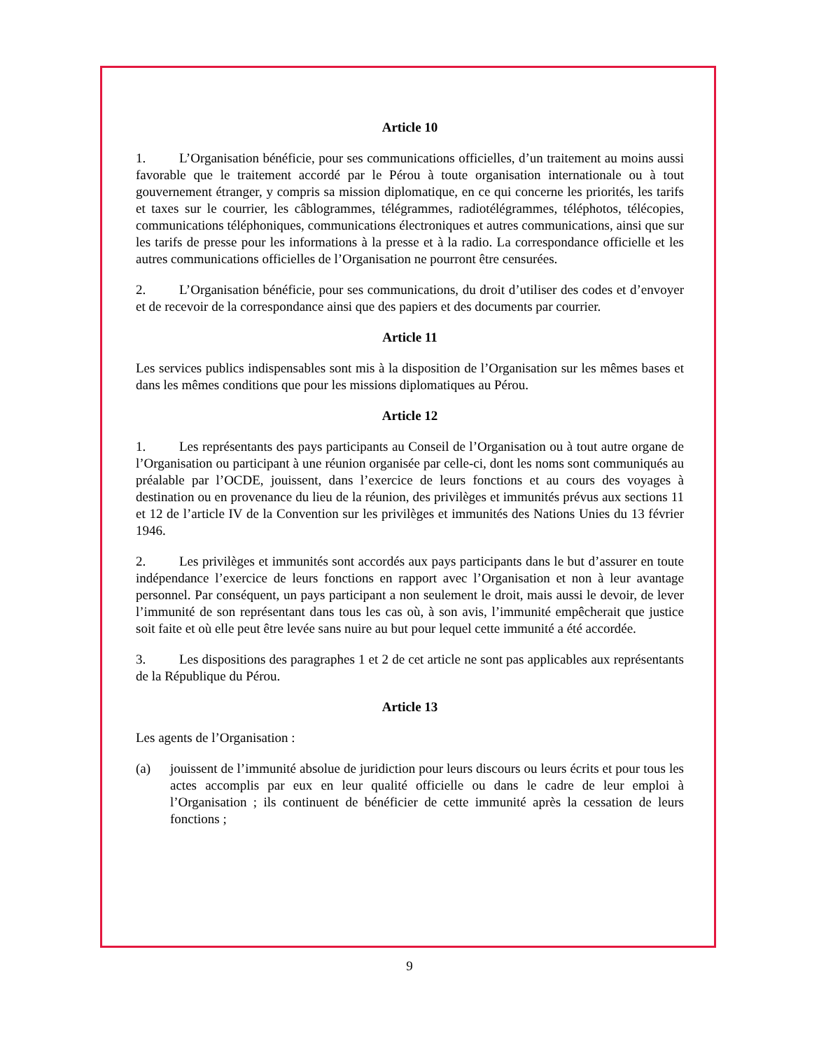Article 10
1. L’Organisation bénéficie, pour ses communications officielles, d’un traitement au moins aussi favorable que le traitement accordé par le Pérou à toute organisation internationale ou à tout gouvernement étranger, y compris sa mission diplomatique, en ce qui concerne les priorités, les tarifs et taxes sur le courrier, les câblogrammes, télégrammes, radiotélégrammes, téléphotos, télécopies, communications téléphoniques, communications électroniques et autres communications, ainsi que sur les tarifs de presse pour les informations à la presse et à la radio. La correspondance officielle et les autres communications officielles de l’Organisation ne pourront être censurées.
2. L’Organisation bénéficie, pour ses communications, du droit d’utiliser des codes et d’envoyer et de recevoir de la correspondance ainsi que des papiers et des documents par courrier.
Article 11
Les services publics indispensables sont mis à la disposition de l’Organisation sur les mêmes bases et dans les mêmes conditions que pour les missions diplomatiques au Pérou.
Article 12
1. Les représentants des pays participants au Conseil de l’Organisation ou à tout autre organe de l’Organisation ou participant à une réunion organisée par celle-ci, dont les noms sont communiqués au préalable par l’OCDE, jouissent, dans l’exercice de leurs fonctions et au cours des voyages à destination ou en provenance du lieu de la réunion, des privilèges et immunités prévus aux sections 11 et 12 de l’article IV de la Convention sur les privilèges et immunités des Nations Unies du 13 février 1946.
2. Les privilèges et immunités sont accordés aux pays participants dans le but d’assurer en toute indépendance l’exercice de leurs fonctions en rapport avec l’Organisation et non à leur avantage personnel. Par conséquent, un pays participant a non seulement le droit, mais aussi le devoir, de lever l’immunité de son représentant dans tous les cas où, à son avis, l’immunité empêcherait que justice soit faite et où elle peut être levée sans nuire au but pour lequel cette immunité a été accordée.
3. Les dispositions des paragraphes 1 et 2 de cet article ne sont pas applicables aux représentants de la République du Pérou.
Article 13
Les agents de l’Organisation :
(a) jouissent de l’immunité absolue de juridiction pour leurs discours ou leurs écrits et pour tous les actes accomplis par eux en leur qualité officielle ou dans le cadre de leur emploi à l’Organisation ; ils continuent de bénéficier de cette immunité après la cessation de leurs fonctions ;
9